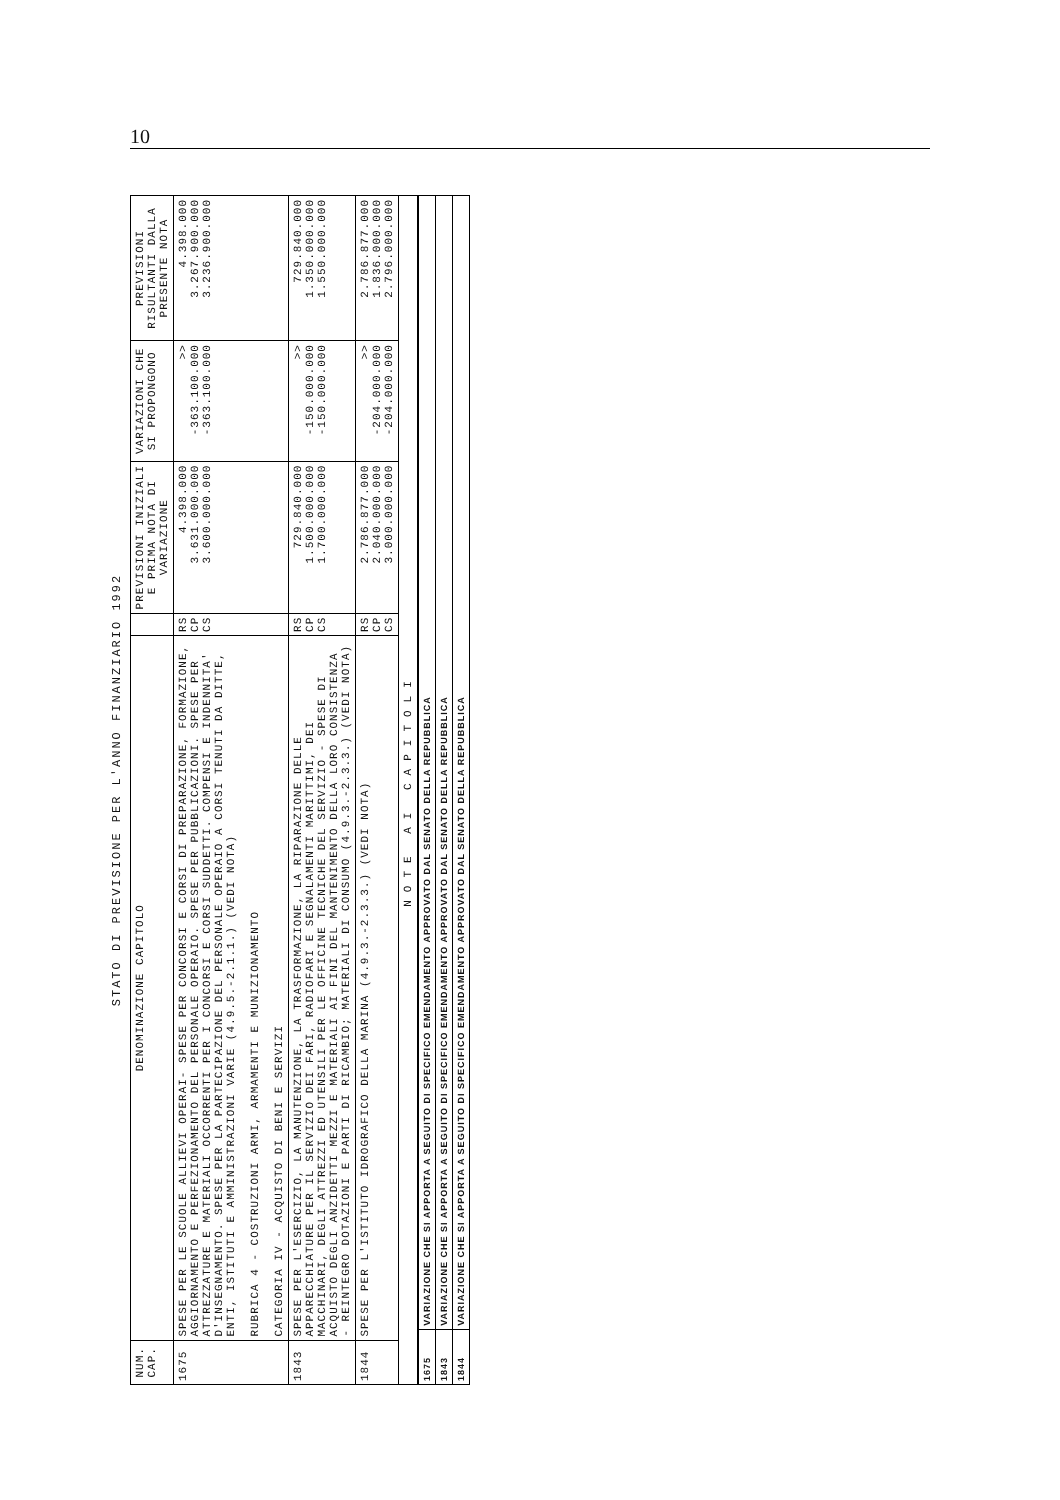10
STATO DI PREVISIONE PER L'ANNO FINANZIARIO 1992
| NUM. CAP. | DENOMINAZIONE CAPITOLO | | PREVISIONI INIZIALI E PRIMA NOTA DI VARIAZIONE | VARIAZIONI CHE SI PROPONGONO | PREVISIONI RISULTANTI DALLA PRESENTE NOTA |
| --- | --- | --- | --- | --- | --- |
| 1675 | SPESE PER LE SCUOLE ALLIEVI OPERAI- SPESE PER CONCORSI E CORSI DI PREPARAZIONE, FORMAZIONE, AGGIORNAMENTO E PERFEZIONAMENTO DEL PERSONALE OPERAIO. SPESE PER PUBBLICAZIONI. SPESE PER ATTREZZATURE E MATERIALI OCCORRENTI PER I CONCORSI E CORSI SUDDETTI. COMPENSI E INDENNITA' D'INSEGNAMENTO. SPESE PER LA PARTECIPAZIONE DEL PERSONALE OPERAIO A CORSI TENUTI DA DITTE, ENTI, ISTITUTI E AMMINISTRAZIONI VARIE (4.9.5.-2.1.1.) (VEDI NOTA) RUBRICA 4 - COSTRUZIONI ARMI, ARMAMENTI E MUNIZIONAMENTO CATEGORIA IV - ACQUISTO DI BENI E SERVIZI | RS CP CS | 4.398.000 3.631.000.000 3.600.000.000 | >> -363.100.000 -363.100.000 | 4.398.000 3.267.900.000 3.236.900.000 |
| 1843 | SPESE PER L'ESERCIZIO, LA MANUTENZIONE, LA TRASFORMAZIONE, LA RIPARAZIONE DELLE APPARECCHIATURE PER IL SERVIZIO DEI FARI, RADIOFARI E SEGNALAMENTI MARITTIMI, DEI MACCHINARI, DEGLI ATTREZZI ED UTENSILI PER LE OFFICINE TECNICHE DEL SERVIZIO - SPESE DI ACQUISTO DEGLI ANZIDETTI MEZZI E MATERIALI AI FINI DEL MANTENIMENTO DELLA LORO CONSISTENZA - REINTEGRO DOTAZIONI E PARTI DI RICAMBIO; MATERIALI DI CONSUMO (4.9.3.-2.3.3.) (VEDI NOTA) | RS CP CS | 729.840.000 1.500.000.000 1.700.000.000 | >> -150.000.000 -150.000.000 | 729.840.000 1.350.000.000 1.550.000.000 |
| 1844 | SPESE PER L'ISTITUTO IDROGRAFICO DELLA MARINA (4.9.3.-2.3.3.) (VEDI NOTA) | RS CP CS | 2.786.877.000 2.040.000.000 3.000.000.000 | >> -204.000.000 -204.000.000 | 2.786.877.000 1.836.000.000 2.796.000.000 |
| NOTE AI CAPITOLI | | | | | |
| 1675 | VARIAZIONE CHE SI APPORTA A SEGUITO DI SPECIFICO EMENDAMENTO APPROVATO DAL SENATO DELLA REPUBBLICA |
| 1843 | VARIAZIONE CHE SI APPORTA A SEGUITO DI SPECIFICO EMENDAMENTO APPROVATO DAL SENATO DELLA REPUBBLICA |
| 1844 | VARIAZIONE CHE SI APPORTA A SEGUITO DI SPECIFICO EMENDAMENTO APPROVATO DAL SENATO DELLA REPUBBLICA |